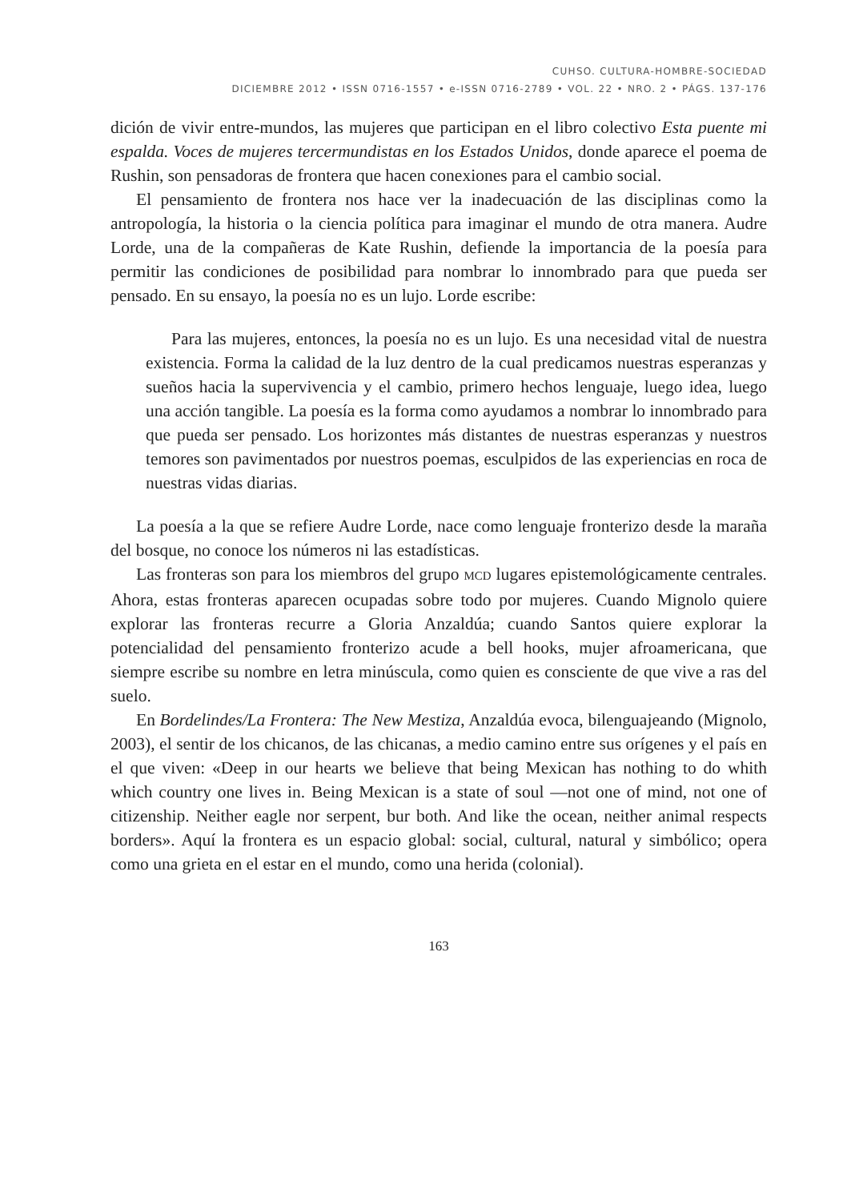CUHSO. CULTURA-HOMBRE-SOCIEDAD
DICIEMBRE 2012 • ISSN 0716-1557 • e-ISSN 0716-2789 • VOL. 22 • NRO. 2 • PÁGS. 137-176
dición de vivir entre-mundos, las mujeres que participan en el libro colectivo Esta puente mi espalda. Voces de mujeres tercermundistas en los Estados Unidos, donde aparece el poema de Rushin, son pensadoras de frontera que hacen conexiones para el cambio social.
El pensamiento de frontera nos hace ver la inadecuación de las disciplinas como la antropología, la historia o la ciencia política para imaginar el mundo de otra manera. Audre Lorde, una de la compañeras de Kate Rushin, defiende la importancia de la poesía para permitir las condiciones de posibilidad para nombrar lo innombrado para que pueda ser pensado. En su ensayo, la poesía no es un lujo. Lorde escribe:
Para las mujeres, entonces, la poesía no es un lujo. Es una necesidad vital de nuestra existencia. Forma la calidad de la luz dentro de la cual predicamos nuestras esperanzas y sueños hacia la supervivencia y el cambio, primero hechos lenguaje, luego idea, luego una acción tangible. La poesía es la forma como ayudamos a nombrar lo innombrado para que pueda ser pensado. Los horizontes más distantes de nuestras esperanzas y nuestros temores son pavimentados por nuestros poemas, esculpidos de las experiencias en roca de nuestras vidas diarias.
La poesía a la que se refiere Audre Lorde, nace como lenguaje fronterizo desde la maraña del bosque, no conoce los números ni las estadísticas.
Las fronteras son para los miembros del grupo MCD lugares epistemológicamente centrales. Ahora, estas fronteras aparecen ocupadas sobre todo por mujeres. Cuando Mignolo quiere explorar las fronteras recurre a Gloria Anzaldúa; cuando Santos quiere explorar la potencialidad del pensamiento fronterizo acude a bell hooks, mujer afroamericana, que siempre escribe su nombre en letra minúscula, como quien es consciente de que vive a ras del suelo.
En Bordelindes/La Frontera: The New Mestiza, Anzaldúa evoca, bilenguajeando (Mignolo, 2003), el sentir de los chicanos, de las chicanas, a medio camino entre sus orígenes y el país en el que viven: «Deep in our hearts we believe that being Mexican has nothing to do whith which country one lives in. Being Mexican is a state of soul —not one of mind, not one of citizenship. Neither eagle nor serpent, bur both. And like the ocean, neither animal respects borders». Aquí la frontera es un espacio global: social, cultural, natural y simbólico; opera como una grieta en el estar en el mundo, como una herida (colonial).
163